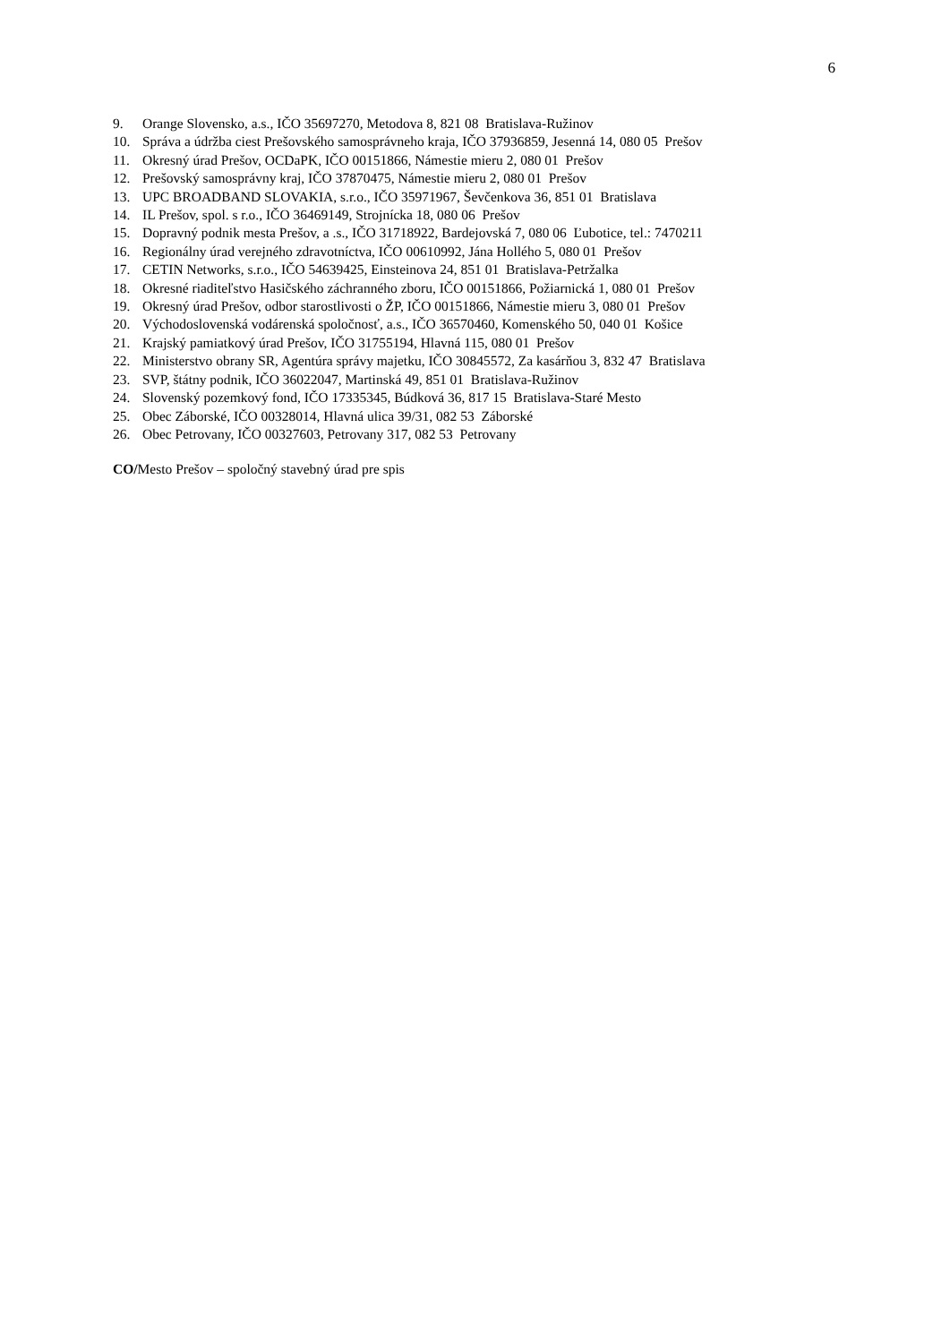6
9. Orange Slovensko, a.s., IČO 35697270, Metodova 8, 821 08 Bratislava-Ružinov
10. Správa a údržba ciest Prešovského samosprávneho kraja, IČO 37936859, Jesenná 14, 080 05 Prešov
11. Okresný úrad Prešov, OCDaPK, IČO 00151866, Námestie mieru 2, 080 01 Prešov
12. Prešovský samosprávny kraj, IČO 37870475, Námestie mieru 2, 080 01 Prešov
13. UPC BROADBAND SLOVAKIA, s.r.o., IČO 35971967, Ševčenkova 36, 851 01 Bratislava
14. IL Prešov, spol. s r.o., IČO 36469149, Strojnícka 18, 080 06 Prešov
15. Dopravný podnik mesta Prešov, a .s., IČO 31718922, Bardejovská 7, 080 06 Ľubotice, tel.: 7470211
16. Regionálny úrad verejného zdravotníctva, IČO 00610992, Jána Hollého 5, 080 01 Prešov
17. CETIN Networks, s.r.o., IČO 54639425, Einsteinova 24, 851 01 Bratislava-Petržalka
18. Okresné riaditeľstvo Hasičského záchranného zboru, IČO 00151866, Požiarnická 1, 080 01 Prešov
19. Okresný úrad Prešov, odbor starostlivosti o ŽP, IČO 00151866, Námestie mieru 3, 080 01 Prešov
20. Východoslovenská vodárenská spoločnosť, a.s., IČO 36570460, Komenského 50, 040 01 Košice
21. Krajský pamiatkový úrad Prešov, IČO 31755194, Hlavná 115, 080 01 Prešov
22. Ministerstvo obrany SR, Agentúra správy majetku, IČO 30845572, Za kasárňou 3, 832 47 Bratislava
23. SVP, štátny podnik, IČO 36022047, Martinská 49, 851 01 Bratislava-Ružinov
24. Slovenský pozemkový fond, IČO 17335345, Búdková 36, 817 15 Bratislava-Staré Mesto
25. Obec Záborské, IČO 00328014, Hlavná ulica 39/31, 082 53 Záborské
26. Obec Petrovany, IČO 00327603, Petrovany 317, 082 53 Petrovany
CO/Mesto Prešov – spoločný stavebný úrad pre spis